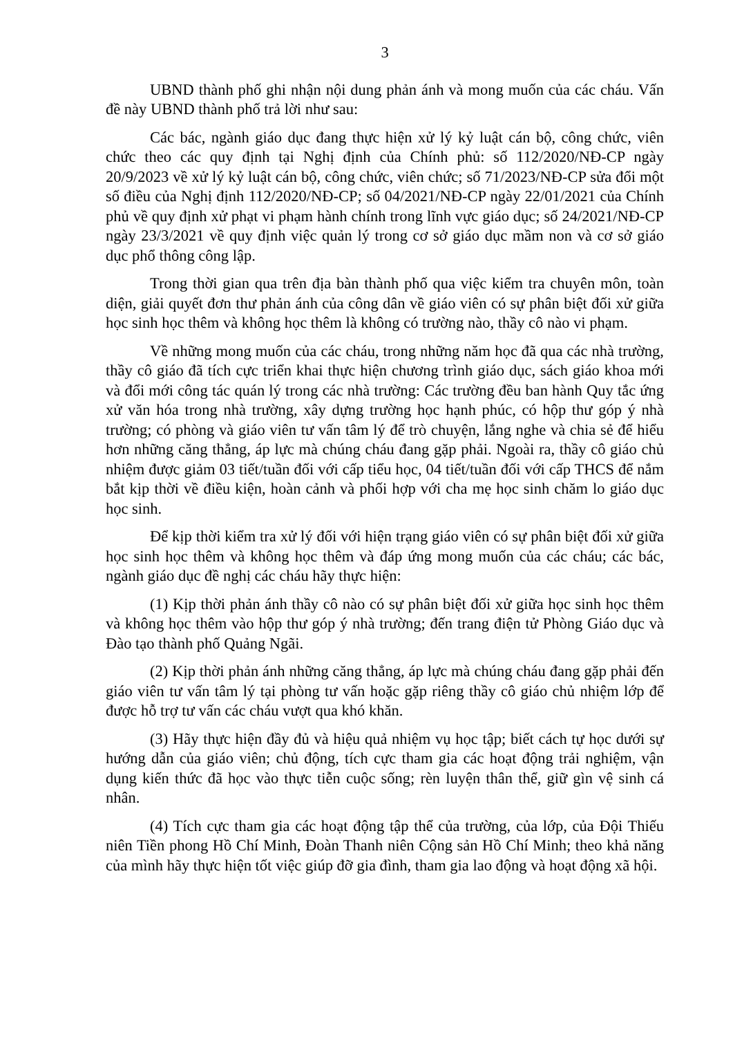3
UBND thành phố ghi nhận nội dung phản ánh và mong muốn của các cháu. Vấn đề này UBND thành phố trả lời như sau:
Các bác, ngành giáo dục đang thực hiện xử lý kỷ luật cán bộ, công chức, viên chức theo các quy định tại Nghị định của Chính phủ: số 112/2020/NĐ-CP ngày 20/9/2023 về xử lý kỷ luật cán bộ, công chức, viên chức; số 71/2023/NĐ-CP sửa đổi một số điều của Nghị định 112/2020/NĐ-CP; số 04/2021/NĐ-CP ngày 22/01/2021 của Chính phủ về quy định xử phạt vi phạm hành chính trong lĩnh vực giáo dục; số 24/2021/NĐ-CP ngày 23/3/2021 về quy định việc quản lý trong cơ sở giáo dục mầm non và cơ sở giáo dục phổ thông công lập.
Trong thời gian qua trên địa bàn thành phố qua việc kiểm tra chuyên môn, toàn diện, giải quyết đơn thư phản ánh của công dân về giáo viên có sự phân biệt đối xử giữa học sinh học thêm và không học thêm là không có trường nào, thầy cô nào vi phạm.
Về những mong muốn của các cháu, trong những năm học đã qua các nhà trường, thầy cô giáo đã tích cực triển khai thực hiện chương trình giáo dục, sách giáo khoa mới và đổi mới công tác quán lý trong các nhà trường: Các trường đều ban hành Quy tắc ứng xử văn hóa trong nhà trường, xây dựng trường học hạnh phúc, có hộp thư góp ý nhà trường; có phòng và giáo viên tư vấn tâm lý để trò chuyện, lắng nghe và chia sẻ để hiểu hơn những căng thẳng, áp lực mà chúng cháu đang gặp phải. Ngoài ra, thầy cô giáo chủ nhiệm được giảm 03 tiết/tuần đối với cấp tiểu học, 04 tiết/tuần đối với cấp THCS để nắm bắt kịp thời về điều kiện, hoàn cảnh và phối hợp với cha mẹ học sinh chăm lo giáo dục học sinh.
Để kịp thời kiểm tra xử lý đối với hiện trạng giáo viên có sự phân biệt đối xử giữa học sinh học thêm và không học thêm và đáp ứng mong muốn của các cháu; các bác, ngành giáo dục đề nghị các cháu hãy thực hiện:
(1) Kịp thời phản ánh thầy cô nào có sự phân biệt đối xử giữa học sinh học thêm và không học thêm vào hộp thư góp ý nhà trường; đến trang điện tử Phòng Giáo dục và Đào tạo thành phố Quảng Ngãi.
(2) Kịp thời phản ánh những căng thẳng, áp lực mà chúng cháu đang gặp phải đến giáo viên tư vấn tâm lý tại phòng tư vấn hoặc gặp riêng thầy cô giáo chủ nhiệm lớp để được hỗ trợ tư vấn các cháu vượt qua khó khăn.
(3) Hãy thực hiện đầy đủ và hiệu quả nhiệm vụ học tập; biết cách tự học dưới sự hướng dẫn của giáo viên; chủ động, tích cực tham gia các hoạt động trải nghiệm, vận dụng kiến thức đã học vào thực tiễn cuộc sống; rèn luyện thân thể, giữ gìn vệ sinh cá nhân.
(4) Tích cực tham gia các hoạt động tập thể của trường, của lớp, của Đội Thiếu niên Tiền phong Hồ Chí Minh, Đoàn Thanh niên Cộng sản Hồ Chí Minh; theo khả năng của mình hãy thực hiện tốt việc giúp đỡ gia đình, tham gia lao động và hoạt động xã hội.